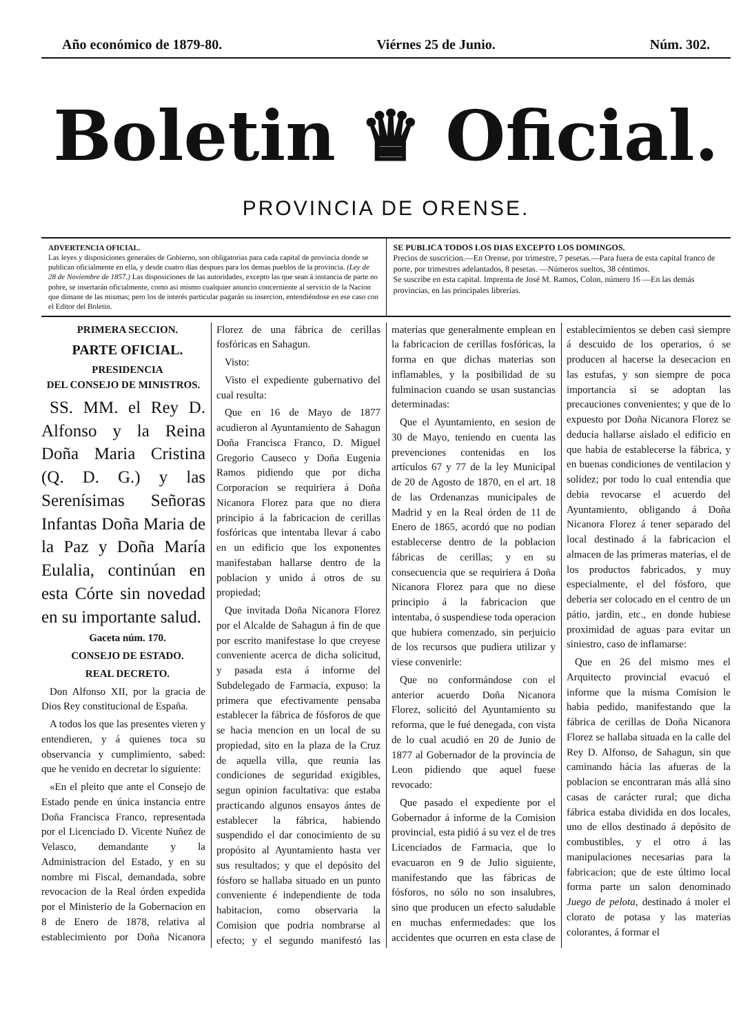Año económico de 1879-80. Viérnes 25 de Junio. Núm. 302.
Boletin ♛ Oficial.
PROVINCIA DE ORENSE.
ADVERTENCIA OFICIAL.
Las leyes y disposiciones generales de Gobierno, son obligatorias para cada capital de provincia donde se publican oficialmente en ella, y desde cuatro dias despues para los demas pueblos de la provincia. (Ley de 28 de Noviembre de 1857.) Las disposiciones de las autoridades, excepto las que sean á instancia de parte no pobre, se insertarán oficialmente, como asi mismo cualquier anuncio concerniente al servicio de la Nacion que dimane de las mismas; pero los de interés particular pagarán su insercion, entendiéndose en ese caso con el Editor del Boletin.
SE PUBLICA TODOS LOS DIAS EXCEPTO LOS DOMINGOS.
Precios de suscricion.—En Orense, por trimestre, 7 pesetas.—Para fuera de esta capital franco de porte, por trimestres adelantados, 8 pesetas. —Números sueltos, 38 céntimos.
Se suscribe en esta capital. Imprenta de José M. Ramos, Colon, número 16 —En las demás provincias, en las principales librerías.
PRIMERA SECCION.
PARTE OFICIAL.
PRESIDENCIA
DEL CONSEJO DE MINISTROS.
SS. MM. el Rey D. Alfonso y la Reina Doña Maria Cristina (Q. D. G.) y las Serenísimas Señoras Infantas Doña Maria de la Paz y Doña María Eulalia, continúan en esta Córte sin novedad en su importante salud.
Gaceta núm. 170.
CONSEJO DE ESTADO.
REAL DECRETO.
Don Alfonso XII, por la gracia de Dios Rey constitucional de España.
A todos los que las presentes vieren y entendieren, y á quienes toca su observancia y cumplimiento, sabed: que he venido en decretar lo siguiente:
«En el pleito que ante el Consejo de Estado pende en única instancia entre Doña Francisca Franco, representada por el Licenciado D. Vicente Nuñez de Velasco, demandante y la Administracion del Estado, y en su nombre mi Fiscal, demandada, sobre revocacion de la Real órden expedida por el Ministerio de la Gobernacion en 8 de Enero de 1878, relativa al establecimiento por Doña Nicanora Florez de una fábrica de cerillas fosfóricas en Sahagun.
Visto:
Visto el expediente gubernativo del cual resulta:
Que en 16 de Mayo de 1877 acudieron al Ayuntamiento de Sahagun Doña Francisca Franco, D. Miguel Gregorio Causeco y Doña Eugenia Ramos pidiendo que por dicha Corporacion se requiriera á Doña Nicanora Florez para que no diera principio á la fabricacion de cerillas fosfóricas que intentaba llevar á cabo en un edificio que los exponentes manifestaban hallarse dentro de la poblacion y unido á otros de su propiedad;
Que invitada Doña Nicanora Florez por el Alcalde de Sahagun á fin de que por escrito manifestase lo que creyese conveniente acerca de dicha solicitud, y pasada esta á informe del Subdelegado de Farmacia, expuso: la primera que efectivamente pensaba establecer la fábrica de fósforos de que se hacia mencion en un local de su propiedad, sito en la plaza de la Cruz de aquella villa, que reunia las condiciones de seguridad exigibles, segun opinion facultativa: que estaba practicando algunos ensayos ántes de establecer la fábrica, habiendo suspendido el dar conocimiento de su propósito al Ayuntamiento hasta ver sus resultados; y que el depósito del fósforo se hallaba situado en un punto conveniente é independiente de toda habitacion, como observaria la Comision que podria nombrarse al efecto; y el segundo manifestó las materias que generalmente emplean en la fabricacion de cerillas fosfóricas, la forma en que dichas materias son inflamables, y la posibilidad de su fulminacion cuando se usan sustancias determinadas:
Que el Ayuntamiento, en sesion de 30 de Mayo, teniendo en cuenta las prevenciones contenidas en los artículos 67 y 77 de la ley Municipal de 20 de Agosto de 1870, en el art. 18 de las Ordenanzas municipales de Madrid y en la Real órden de 11 de Enero de 1865, acordó que no podian establecerse dentro de la poblacion fábricas de cerillas; y en su consecuencia que se requiriera á Doña Nicanora Florez para que no diese principio á la fabricacion que intentaba, ó suspendiese toda operacion que hubiera comenzado, sin perjuicio de los recursos que pudiera utilizar y viese convenirle:
Que no conformándose con el anterior acuerdo Doña Nicanora Florez, solicitó del Ayuntamiento su reforma, que le fué denegada, con vista de lo cual acudió en 20 de Junio de 1877 al Gobernador de la provincia de Leon pidiendo que aquel fuese revocado:
Que pasado el expediente por el Gobernador á informe de la Comision provincial, esta pidió á su vez el de tres Licenciados de Farmacia, que lo evacuaron en 9 de Julio siguiente, manifestando que las fábricas de fósforos, no sólo no son insalubres, sino que producen un efecto saludable en muchas enfermedades: que los accidentes que ocurren en esta clase de establecimientos se deben casi siempre á descuido de los operarios, ó se producen al hacerse la desecacion en las estufas, y son siempre de poca importancia si se adoptan las precauciones convenientes; y que de lo expuesto por Doña Nicanora Florez se deducia hallarse aislado el edificio en que habia de establecerse la fábrica, y en buenas condiciones de ventilacion y solidez; por todo lo cual entendia que debia revocarse el acuerdo del Ayuntamiento, obligando á Doña Nicanora Florez á tener separado del local destinado á la fabricacion el almacen de las primeras materias, el de los productos fabricados, y muy especialmente, el del fósforo, que deberia ser colocado en el centro de un pátio, jardin, etc., en donde hubiese proximidad de aguas para evitar un siniestro, caso de inflamarse:
Que en 26 del mismo mes el Arquitecto provincial evacuó el informe que la misma Comision le habia pedido, manifestando que la fábrica de cerillas de Doña Nicanora Florez se hallaba situada en la calle del Rey D. Alfonso, de Sahagun, sin que caminando hácia las afueras de la poblacion se encontraran más allá sino casas de carácter rural; que dicha fábrica estaba dividida en dos locales, uno de ellos destinado á depósito de combustibles, y el otro á las manipulaciones necesarias para la fabricacion; que de este último local forma parte un salon denominado Juego de pelota, destinado á moler el clorato de potasa y las materias colorantes, á formar el